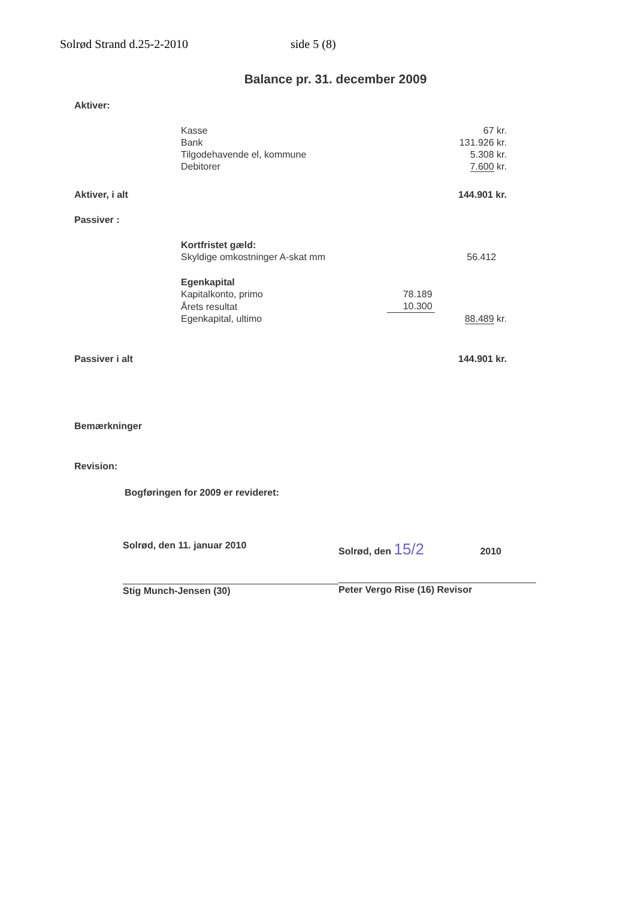Solrød Strand d.25-2-2010 side 5 (8)
Balance pr. 31. december 2009
| Aktiver: | | | |
| | Kasse | | 67 kr. |
| | Bank | | 131.926 kr. |
| | Tilgodehavende el, kommune | | 5.308 kr. |
| | Debitorer | | 7.600 kr. |
| Aktiver, i alt | | | 144.901 kr. |
| Passiver : | | | |
| | Kortfristet gæld: | | |
| | Skyldige omkostninger A-skat mm | | 56.412 |
| | Egenkapital | | |
| | Kapitalkonto, primo | 78.189 | |
| | Årets resultat | 10.300 | |
| | Egenkapital, ultimo | | 88.489 kr. |
| Passiver i alt | | | 144.901 kr. |
| Bemærkninger | | | |
| Revision: | | | |
Bogføringen for 2009 er revideret:
Solrød, den 11. januar 2010
Stig Munch-Jensen (30)
Solrød, den 15/2 2010
Peter Vergo Rise (16) Revisor